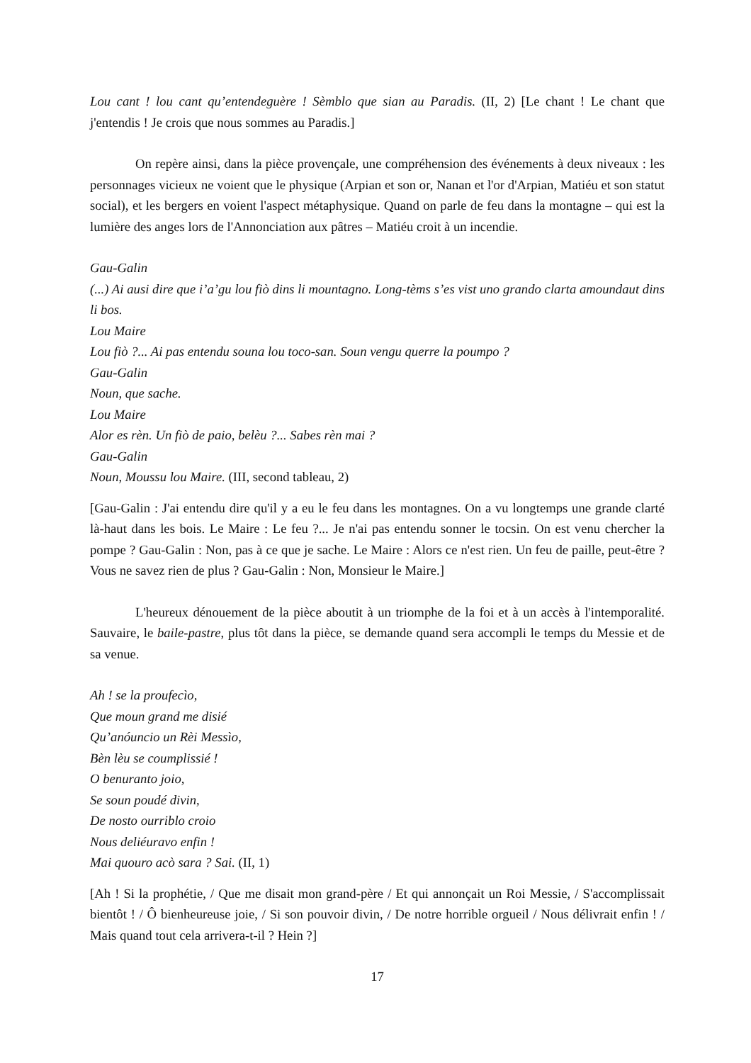Lou cant ! lou cant qu’entendeguère ! Sèmblo que sian au Paradis. (II, 2) [Le chant ! Le chant que j'entendis ! Je crois que nous sommes au Paradis.]
On repère ainsi, dans la pièce provençale, une compréhension des événements à deux niveaux : les personnages vicieux ne voient que le physique (Arpian et son or, Nanan et l'or d'Arpian, Matiéu et son statut social), et les bergers en voient l'aspect métaphysique. Quand on parle de feu dans la montagne – qui est la lumière des anges lors de l'Annonciation aux pâtres – Matiéu croit à un incendie.
Gau-Galin
(...) Ai ausi dire que i’a’gu lou fiò dins li mountagno. Long-tèms s’es vist uno grando clarta amoundaut dins li bos.
Lou Maire
Lou fiò ?... Ai pas entendu souna lou toco-san. Soun vengu querre la poumpo ?
Gau-Galin
Noun, que sache.
Lou Maire
Alor es rèn. Un fiò de paio, belèu ?... Sabes rèn mai ?
Gau-Galin
Noun, Moussu lou Maire. (III, second tableau, 2)
[Gau-Galin : J'ai entendu dire qu'il y a eu le feu dans les montagnes. On a vu longtemps une grande clarté là-haut dans les bois. Le Maire : Le feu ?... Je n'ai pas entendu sonner le tocsin. On est venu chercher la pompe ? Gau-Galin : Non, pas à ce que je sache. Le Maire : Alors ce n'est rien. Un feu de paille, peut-être ? Vous ne savez rien de plus ? Gau-Galin : Non, Monsieur le Maire.]
L'heureux dénouement de la pièce aboutit à un triomphe de la foi et à un accès à l'intemporalité. Sauvaire, le baile-pastre, plus tôt dans la pièce, se demande quand sera accompli le temps du Messie et de sa venue.
Ah ! se la proufecìo,
Que moun grand me disié
Qu’anóuncio un Rèi Messìo,
Bèn lèu se coumplissié !
O benuranto joio,
Se soun poudé divin,
De nosto ourriblo croio
Nous deliéuravo enfin !
Mai quouro acò sara ? Sai. (II, 1)
[Ah ! Si la prophétie, / Que me disait mon grand-père / Et qui annonçait un Roi Messie, / S'accomplissait bientôt ! / Ô bienheureuse joie, / Si son pouvoir divin, / De notre horrible orgueil / Nous délivrait enfin ! / Mais quand tout cela arrivera-t-il ? Hein ?]
17